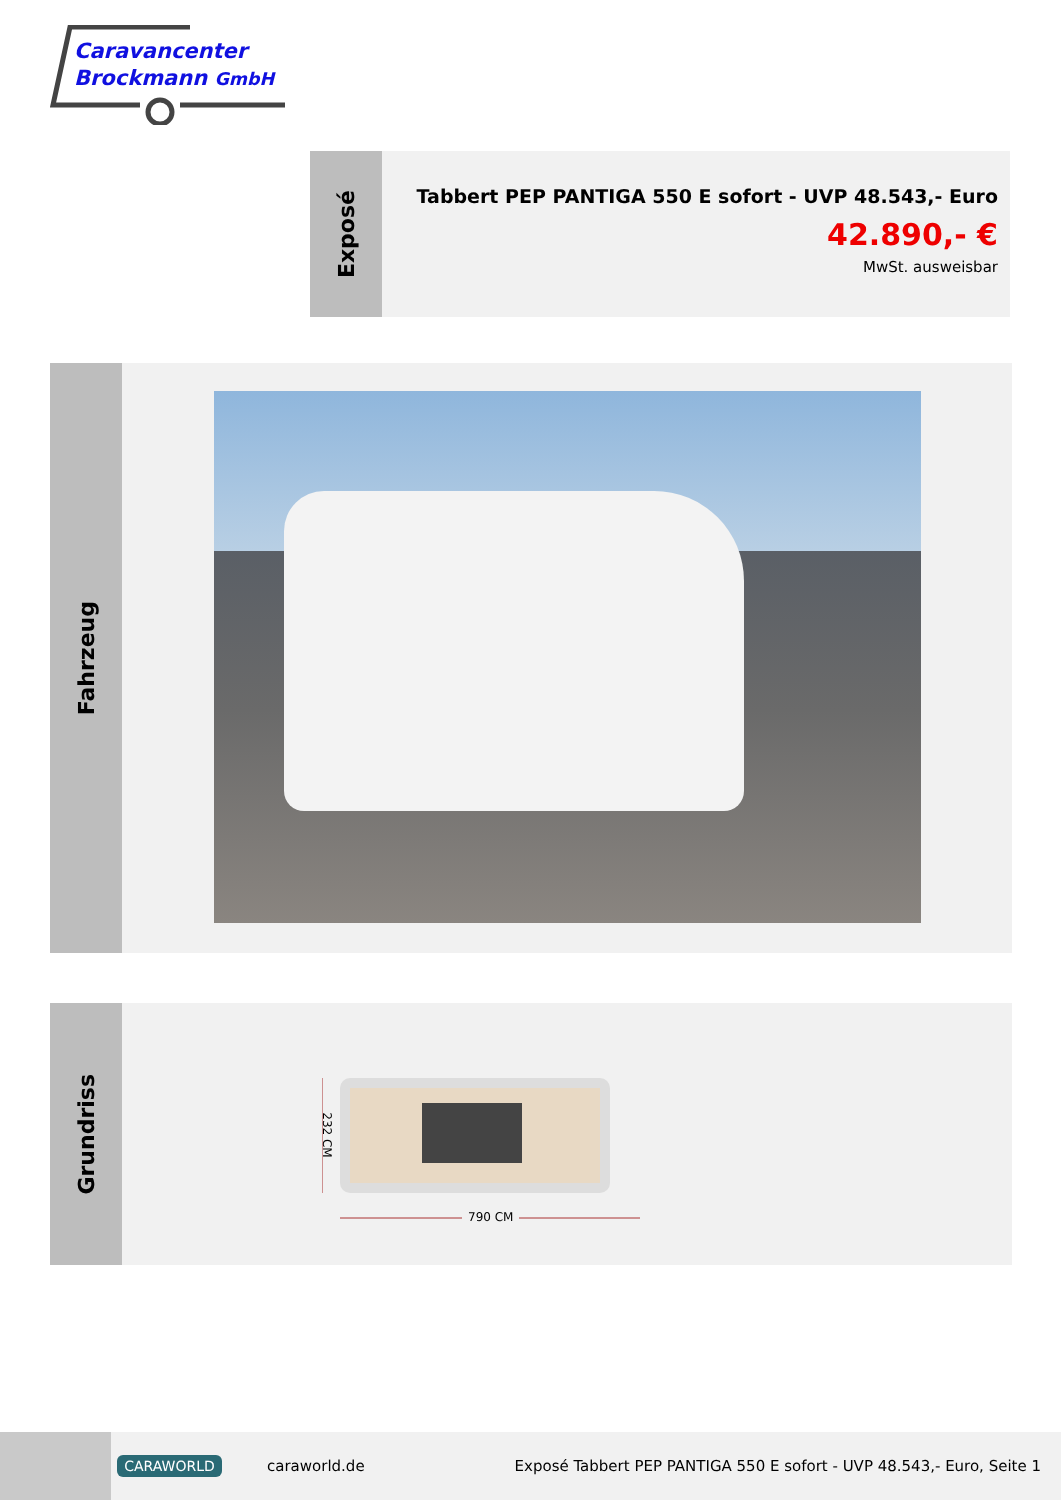Caravancenter
Brockmann GmbH
Exposé
Tabbert PEP PANTIGA 550 E sofort - UVP 48.543,- Euro
42.890,- €
MwSt. ausweisbar
Fahrzeug
Grundriss
232 CM
790 CM
CARAWORLD
caraworld.de
Exposé Tabbert PEP PANTIGA 550 E sofort - UVP 48.543,- Euro, Seite 1